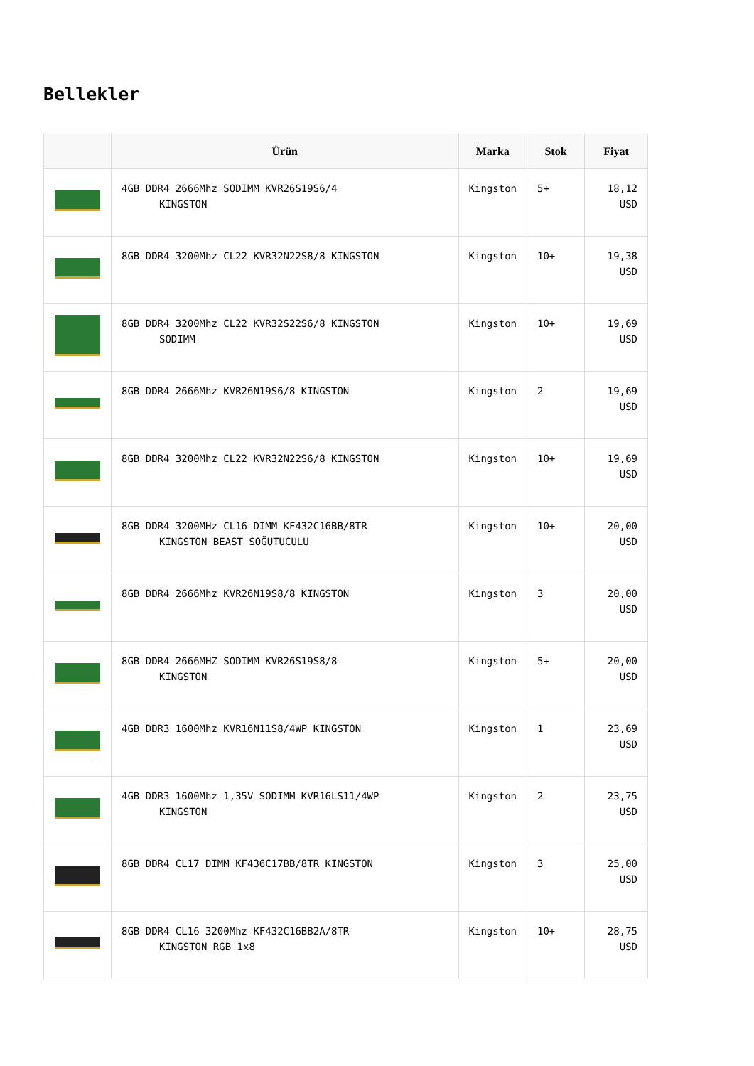Bellekler
| | Ürün | Marka | Stok | Fiyat |
| --- | --- | --- | --- | --- |
| | 4GB DDR4 2666Mhz SODIMM KVR26S19S6/4 KINGSTON | Kingston | 5+ | 18,12 USD |
| | 8GB DDR4 3200Mhz CL22 KVR32N22S8/8 KINGSTON | Kingston | 10+ | 19,38 USD |
| | 8GB DDR4 3200Mhz CL22 KVR32S22S6/8 KINGSTON SODIMM | Kingston | 10+ | 19,69 USD |
| | 8GB DDR4 2666Mhz KVR26N19S6/8 KINGSTON | Kingston | 2 | 19,69 USD |
| | 8GB DDR4 3200Mhz CL22 KVR32N22S6/8 KINGSTON | Kingston | 10+ | 19,69 USD |
| | 8GB DDR4 3200MHz CL16 DIMM KF432C16BB/8TR KINGSTON BEAST SOĞUTUCULU | Kingston | 10+ | 20,00 USD |
| | 8GB DDR4 2666Mhz KVR26N19S8/8 KINGSTON | Kingston | 3 | 20,00 USD |
| | 8GB DDR4 2666MHZ SODIMM KVR26S19S8/8 KINGSTON | Kingston | 5+ | 20,00 USD |
| | 4GB DDR3 1600Mhz KVR16N11S8/4WP KINGSTON | Kingston | 1 | 23,69 USD |
| | 4GB DDR3 1600Mhz 1,35V SODIMM KVR16LS11/4WP KINGSTON | Kingston | 2 | 23,75 USD |
| | 8GB DDR4 CL17 DIMM KF436C17BB/8TR KINGSTON | Kingston | 3 | 25,00 USD |
| | 8GB DDR4 CL16 3200Mhz KF432C16BB2A/8TR KINGSTON RGB 1x8 | Kingston | 10+ | 28,75 USD |